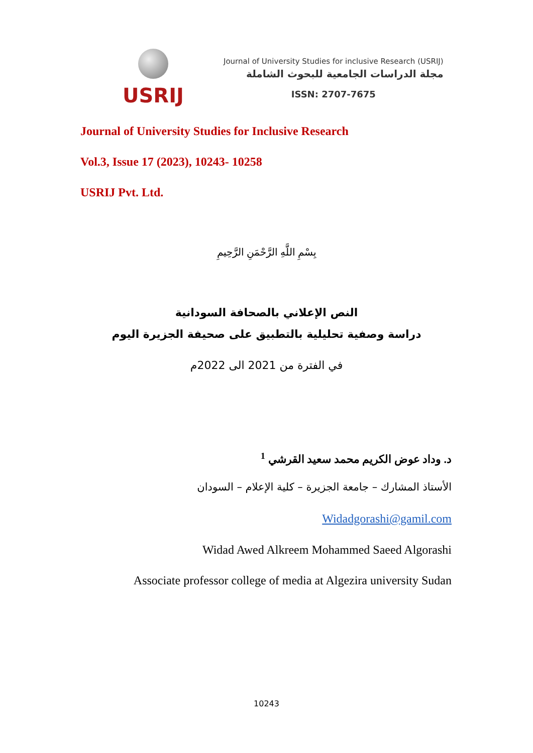USRIJ
Journal of University Studies for inclusive Research (USRIJ)
مجلة الدراسات الجامعية للبحوث الشاملة
ISSN: 2707-7675
Journal of University Studies for Inclusive Research
Vol.3, Issue 17 (2023), 10243- 10258
USRIJ Pvt. Ltd.
بِسْمِ اللَّهِ الرَّحْمَنِ الرَّحِيمِ
النص الإعلاني بالصحافة السودانية
دراسة وصفية تحليلية بالتطبيق على صحيفة الجزيرة اليوم
في الفترة من 2021 الى 2022م
د. وداد عوض الكريم محمد سعيد القرشي <sup>1</sup>
الأستاذ المشارك – جامعة الجزيرة – كلية الإعلام – السودان
Widadgorashi@gamil.com
Widad Awed Alkreem Mohammed Saeed Algorashi
Associate professor college of media at Algezira university Sudan
10243